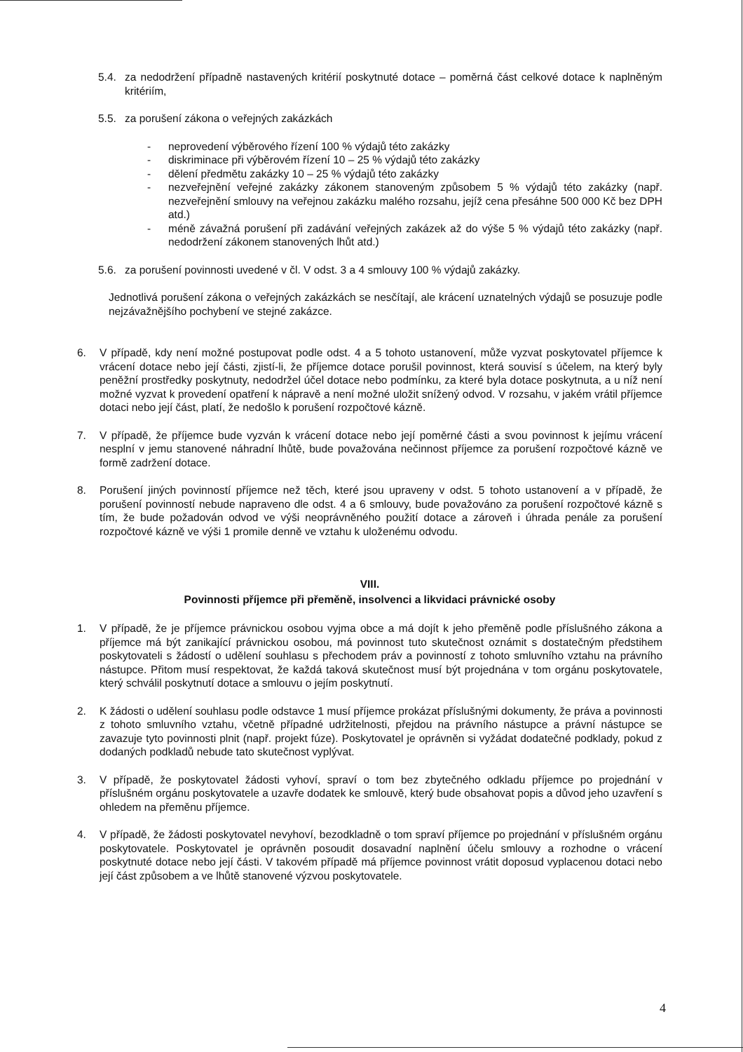5.4. za nedodržení případně nastavených kritérií poskytnuté dotace – poměrná část celkové dotace k naplněným kritériím,
5.5. za porušení zákona o veřejných zakázkách
- neprovedení výběrového řízení 100 % výdajů této zakázky
- diskriminace při výběrovém řízení 10 – 25 % výdajů této zakázky
- dělení předmětu zakázky 10 – 25 % výdajů této zakázky
- nezveřejnění veřejné zakázky zákonem stanoveným způsobem 5 % výdajů této zakázky (např. nezveřejnění smlouvy na veřejnou zakázku malého rozsahu, jejíž cena přesáhne 500 000 Kč bez DPH atd.)
- méně závažná porušení při zadávání veřejných zakázek až do výše 5 % výdajů této zakázky (např. nedodržení zákonem stanovených lhůt atd.)
5.6. za porušení povinnosti uvedené v čl. V odst. 3 a 4 smlouvy 100 % výdajů zakázky.
Jednotlivá porušení zákona o veřejných zakázkách se nesčítají, ale krácení uznatelných výdajů se posuzuje podle nejzávažnějšího pochybení ve stejné zakázce.
6. V případě, kdy není možné postupovat podle odst. 4 a 5 tohoto ustanovení, může vyzvat poskytovatel příjemce k vrácení dotace nebo její části, zjistí-li, že příjemce dotace porušil povinnost, která souvisí s účelem, na který byly peněžní prostředky poskytnuty, nedodržel účel dotace nebo podmínku, za které byla dotace poskytnuta, a u níž není možné vyzvat k provedení opatření k nápravě a není možné uložit snížený odvod. V rozsahu, v jakém vrátil příjemce dotaci nebo její část, platí, že nedošlo k porušení rozpočtové kázně.
7. V případě, že příjemce bude vyzván k vrácení dotace nebo její poměrné části a svou povinnost k jejímu vrácení nesplní v jemu stanovené náhradní lhůtě, bude považována nečinnost příjemce za porušení rozpočtové kázně ve formě zadržení dotace.
8. Porušení jiných povinností příjemce než těch, které jsou upraveny v odst. 5 tohoto ustanovení a v případě, že porušení povinností nebude napraveno dle odst. 4 a 6 smlouvy, bude považováno za porušení rozpočtové kázně s tím, že bude požadován odvod ve výši neoprávněného použití dotace a zároveň i úhrada penále za porušení rozpočtové kázně ve výši 1 promile denně ve vztahu k uloženému odvodu.
VIII.
Povinnosti příjemce při přeměně, insolvenci a likvidaci právnické osoby
1. V případě, že je příjemce právnickou osobou vyjma obce a má dojít k jeho přeměně podle příslušného zákona a příjemce má být zanikající právnickou osobou, má povinnost tuto skutečnost oznámit s dostatečným předstihem poskytovateli s žádostí o udělení souhlasu s přechodem práv a povinností z tohoto smluvního vztahu na právního nástupce. Přitom musí respektovat, že každá taková skutečnost musí být projednána v tom orgánu poskytovatele, který schválil poskytnutí dotace a smlouvu o jejím poskytnutí.
2. K žádosti o udělení souhlasu podle odstavce 1 musí příjemce prokázat příslušnými dokumenty, že práva a povinnosti z tohoto smluvního vztahu, včetně případné udržitelnosti, přejdou na právního nástupce a právní nástupce se zavazuje tyto povinnosti plnit (např. projekt fúze). Poskytovatel je oprávněn si vyžádat dodatečné podklady, pokud z dodaných podkladů nebude tato skutečnost vyplývat.
3. V případě, že poskytovatel žádosti vyhoví, spraví o tom bez zbytečného odkladu příjemce po projednání v příslušném orgánu poskytovatele a uzavře dodatek ke smlouvě, který bude obsahovat popis a důvod jeho uzavření s ohledem na přeměnu příjemce.
4. V případě, že žádosti poskytovatel nevyhoví, bezodkladně o tom spraví příjemce po projednání v příslušném orgánu poskytovatele. Poskytovatel je oprávněn posoudit dosavadní naplnění účelu smlouvy a rozhodne o vrácení poskytnuté dotace nebo její části. V takovém případě má příjemce povinnost vrátit doposud vyplacenou dotaci nebo její část způsobem a ve lhůtě stanovené výzvou poskytovatele.
4